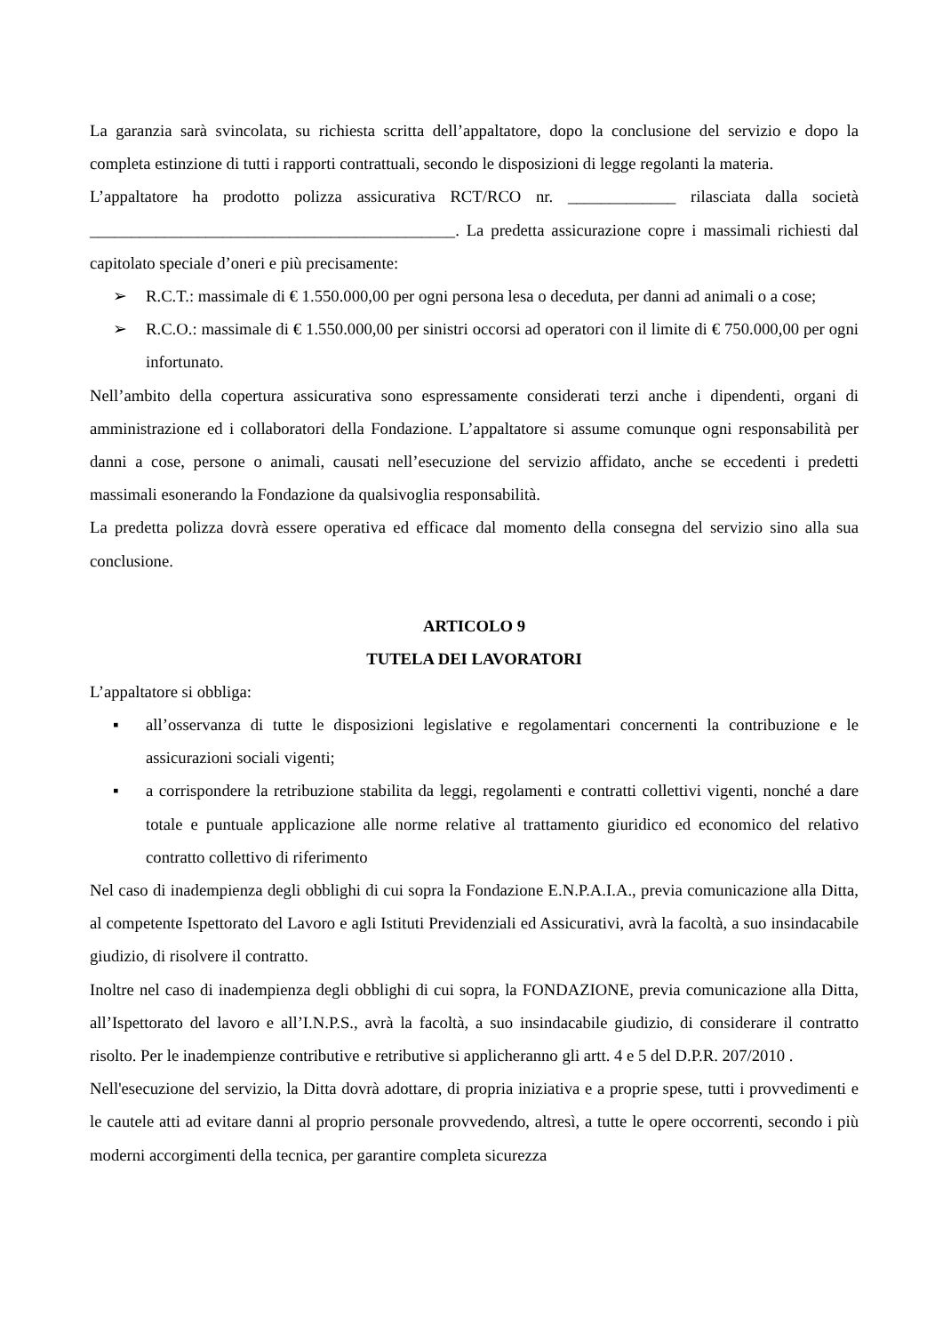La garanzia sarà svincolata, su richiesta scritta dell’appaltatore, dopo la conclusione del servizio e dopo la completa estinzione di tutti i rapporti contrattuali, secondo le disposizioni di legge regolanti la materia.
L’appaltatore ha prodotto polizza assicurativa RCT/RCO nr. _____________ rilasciata dalla società ____________________________________________. La predetta assicurazione copre i massimali richiesti dal capitolato speciale d’oneri e più precisamente:
➢ R.C.T.: massimale di € 1.550.000,00 per ogni persona lesa o deceduta, per danni ad animali o a cose;
➢ R.C.O.: massimale di € 1.550.000,00 per sinistri occorsi ad operatori con il limite di € 750.000,00 per ogni infortunato.
Nell’ambito della copertura assicurativa sono espressamente considerati terzi anche i dipendenti, organi di amministrazione ed i collaboratori della Fondazione. L’appaltatore si assume comunque ogni responsabilità per danni a cose, persone o animali, causati nell’esecuzione del servizio affidato, anche se eccedenti i predetti massimali esonerando la Fondazione da qualsivoglia responsabilità.
La predetta polizza dovrà essere operativa ed efficace dal momento della consegna del servizio sino alla sua conclusione.
ARTICOLO 9
TUTELA DEI LAVORATORI
L’appaltatore si obbliga:
▪ all’osservanza di tutte le disposizioni legislative e regolamentari concernenti la contribuzione e le assicurazioni sociali vigenti;
▪ a corrispondere la retribuzione stabilita da leggi, regolamenti e contratti collettivi vigenti, nonché a dare totale e puntuale applicazione alle norme relative al trattamento giuridico ed economico del relativo contratto collettivo di riferimento
Nel caso di inadempienza degli obblighi di cui sopra la Fondazione E.N.P.A.I.A., previa comunicazione alla Ditta, al competente Ispettorato del Lavoro e agli Istituti Previdenziali ed Assicurativi, avrà la facoltà, a suo insindacabile giudizio, di risolvere il contratto.
Inoltre nel caso di inadempienza degli obblighi di cui sopra, la FONDAZIONE, previa comunicazione alla Ditta, all’Ispettorato del lavoro e all’I.N.P.S., avrà la facoltà, a suo insindacabile giudizio, di considerare il contratto risolto. Per le inadempienze contributive e retributive si applicheranno gli artt. 4 e 5 del D.P.R. 207/2010 .
Nell'esecuzione del servizio, la Ditta dovrà adottare, di propria iniziativa e a proprie spese, tutti i provvedimenti e le cautele atti ad evitare danni al proprio personale provvedendo, altresì, a tutte le opere occorrenti, secondo i più moderni accorgimenti della tecnica, per garantire completa sicurezza